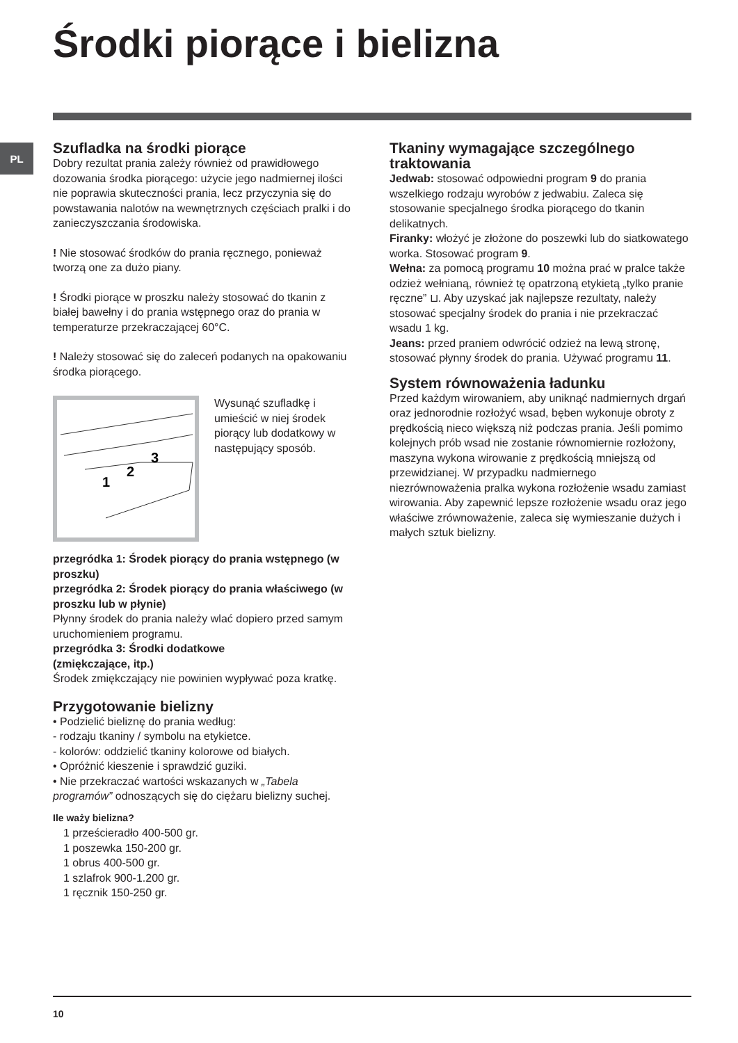Środki piorące i bielizna
PL
Szufladka na środki piorące
Dobry rezultat prania zależy również od prawidłowego dozowania środka piorącego: użycie jego nadmiernej ilości nie poprawia skuteczności prania, lecz przyczynia się do powstawania nalotów na wewnętrznych częściach pralki i do zanieczyszczania środowiska.
! Nie stosować środków do prania ręcznego, ponieważ tworzą one za dużo piany.
! Środki piorące w proszku należy stosować do tkanin z białej bawełny i do prania wstępnego oraz do prania w temperaturze przekraczającej 60°C.
! Należy stosować się do zaleceń podanych na opakowaniu środka piorącego.
1
2
3
Wysunąć szufladkę i umieścić w niej środek piorący lub dodatkowy w następujący sposób.
przegródka 1: Środek piorący do prania wstępnego (w proszku)
przegródka 2: Środek piorący do prania właściwego (w proszku lub w płynie)
Płynny środek do prania należy wlać dopiero przed samym uruchomieniem programu.
przegródka 3: Środki dodatkowe
(zmiękczające, itp.)
Środek zmiękczający nie powinien wypływać poza kratkę.
Przygotowanie bielizny
• Podzielić bieliznę do prania według:
- rodzaju tkaniny / symbolu na etykietce.
- kolorów: oddzielić tkaniny kolorowe od białych.
• Opróżnić kieszenie i sprawdzić guziki.
• Nie przekraczać wartości wskazanych w „Tabela programów” odnoszących się do ciężaru bielizny suchej.
Ile waży bielizna?
1 prześcieradło 400-500 gr.
1 poszewka 150-200 gr.
1 obrus 400-500 gr.
1 szlafrok 900-1.200 gr.
1 ręcznik 150-250 gr.
Tkaniny wymagające szczególnego traktowania
Jedwab: stosować odpowiedni program 9 do prania wszelkiego rodzaju wyrobów z jedwabiu. Zaleca się stosowanie specjalnego środka piorącego do tkanin delikatnych.
Firanky: włożyć je złożone do poszewki lub do siatkowatego worka. Stosować program 9.
Wełna: za pomocą programu 10 można prać w pralce także odzież wełnianą, również tę opatrzoną etykietą „tylko pranie ręczne” ⊔. Aby uzyskać jak najlepsze rezultaty, należy stosować specjalny środek do prania i nie przekraczać wsadu 1 kg.
Jeans: przed praniem odwrócić odzież na lewą stronę, stosować płynny środek do prania. Używać programu 11.
System równoważenia ładunku
Przed każdym wirowaniem, aby uniknąć nadmiernych drgań oraz jednorodnie rozłożyć wsad, bęben wykonuje obroty z prędkością nieco większą niż podczas prania. Jeśli pomimo kolejnych prób wsad nie zostanie równomiernie rozłożony, maszyna wykona wirowanie z prędkością mniejszą od przewidzianej. W przypadku nadmiernego niezrównoważenia pralka wykona rozłożenie wsadu zamiast wirowania. Aby zapewnić lepsze rozłożenie wsadu oraz jego właściwe zrównoważenie, zaleca się wymieszanie dużych i małych sztuk bielizny.
10